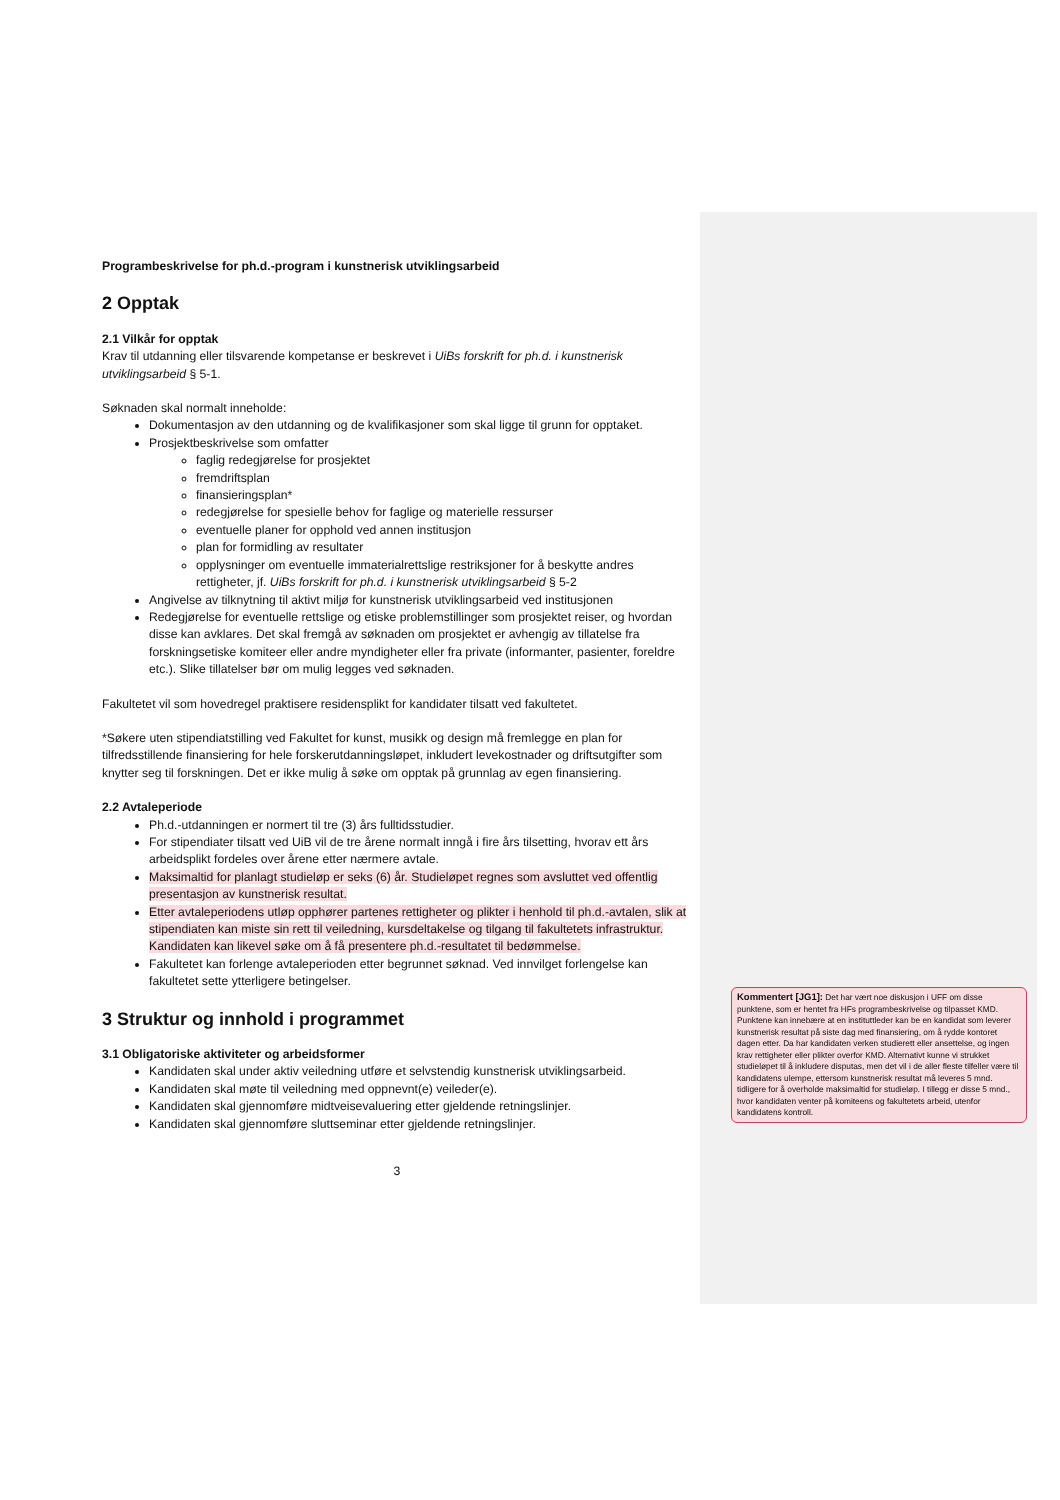Programbeskrivelse for ph.d.-program i kunstnerisk utviklingsarbeid
2 Opptak
2.1 Vilkår for opptak
Krav til utdanning eller tilsvarende kompetanse er beskrevet i UiBs forskrift for ph.d. i kunstnerisk utviklingsarbeid § 5-1.
Søknaden skal normalt inneholde:
Dokumentasjon av den utdanning og de kvalifikasjoner som skal ligge til grunn for opptaket.
Prosjektbeskrivelse som omfatter
faglig redegjørelse for prosjektet
fremdriftsplan
finansieringsplan*
redegjørelse for spesielle behov for faglige og materielle ressurser
eventuelle planer for opphold ved annen institusjon
plan for formidling av resultater
opplysninger om eventuelle immaterialrettslige restriksjoner for å beskytte andres rettigheter, jf. UiBs forskrift for ph.d. i kunstnerisk utviklingsarbeid § 5-2
Angivelse av tilknytning til aktivt miljø for kunstnerisk utviklingsarbeid ved institusjonen
Redegjørelse for eventuelle rettslige og etiske problemstillinger som prosjektet reiser, og hvordan disse kan avklares. Det skal fremgå av søknaden om prosjektet er avhengig av tillatelse fra forskningsetiske komiteer eller andre myndigheter eller fra private (informanter, pasienter, foreldre etc.). Slike tillatelser bør om mulig legges ved søknaden.
Fakultetet vil som hovedregel praktisere residensplikt for kandidater tilsatt ved fakultetet.
*Søkere uten stipendiatstilling ved Fakultet for kunst, musikk og design må fremlegge en plan for tilfredsstillende finansiering for hele forskerutdanningsløpet, inkludert levekostnader og driftsutgifter som knytter seg til forskningen. Det er ikke mulig å søke om opptak på grunnlag av egen finansiering.
2.2 Avtaleperiode
Ph.d.-utdanningen er normert til tre (3) års fulltidsstudier.
For stipendiater tilsatt ved UiB vil de tre årene normalt inngå i fire års tilsetting, hvorav ett års arbeidsplikt fordeles over årene etter nærmere avtale.
Maksimaltid for planlagt studieløp er seks (6) år. Studieløpet regnes som avsluttet ved offentlig presentasjon av kunstnerisk resultat.
Etter avtaleperiodens utløp opphører partenes rettigheter og plikter i henhold til ph.d.-avtalen, slik at stipendiaten kan miste sin rett til veiledning, kursdeltakelse og tilgang til fakultetets infrastruktur. Kandidaten kan likevel søke om å få presentere ph.d.-resultatet til bedømmelse.
Fakultetet kan forlenge avtaleperioden etter begrunnet søknad. Ved innvilget forlengelse kan fakultetet sette ytterligere betingelser.
3 Struktur og innhold i programmet
3.1 Obligatoriske aktiviteter og arbeidsformer
Kandidaten skal under aktiv veiledning utføre et selvstendig kunstnerisk utviklingsarbeid.
Kandidaten skal møte til veiledning med oppnevnt(e) veileder(e).
Kandidaten skal gjennomføre midtveisevaluering etter gjeldende retningslinjer.
Kandidaten skal gjennomføre sluttseminar etter gjeldende retningslinjer.
3
Kommentert [JG1]: Det har vært noe diskusjon i UFF om disse punktene, som er hentet fra HFs programbeskrivelse og tilpasset KMD. Punktene kan innebære at en instituttleder kan be en kandidat som leverer kunstnerisk resultat på siste dag med finansiering, om å rydde kontoret dagen etter. Da har kandidaten verken studierett eller ansettelse, og ingen krav rettigheter eller plikter overfor KMD. Alternativt kunne vi strukket studieløpet til å inkludere disputas, men det vil i de aller fleste tilfeller være til kandidatens ulempe, ettersom kunstnerisk resultat må leveres 5 mnd. tidligere for å overholde maksimaltid for studieløp. I tillegg er disse 5 mnd., hvor kandidaten venter på komiteens og fakultetets arbeid, utenfor kandidatens kontroll.